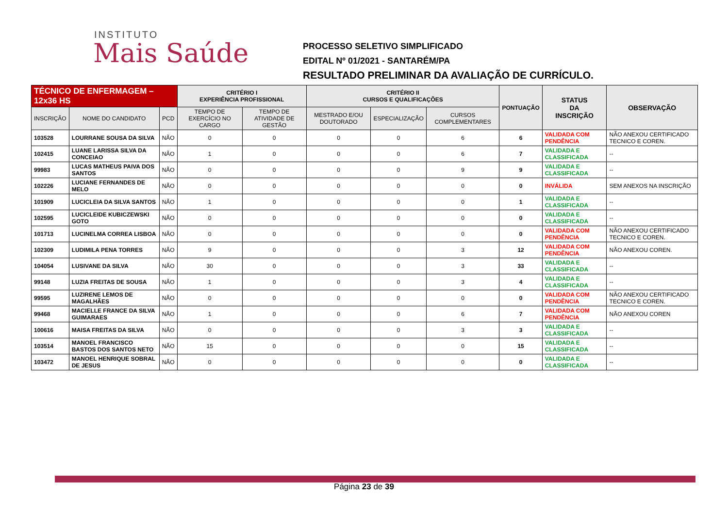INSTITUTO
Mais Saúde
PROCESSO SELETIVO SIMPLIFICADO
EDITAL Nº 01/2021 - SANTARÉM/PA
RESULTADO PRELIMINAR DA AVALIAÇÃO DE CURRÍCULO.
| TÉCNICO DE ENFERMAGEM – 12x36 HS | | | CRITÉRIO I EXPERIÊNCIA PROFISSIONAL | | CRITÉRIO II CURSOS E QUALIFICAÇÕES | | | PONTUAÇÃO | STATUS DA INSCRIÇÃO | OBSERVAÇÃO |
| --- | --- | --- | --- | --- | --- | --- | --- | --- | --- | --- |
| INSCRIÇÃO | NOME DO CANDIDATO | PCD | TEMPO DE EXERCÍCIO NO CARGO | TEMPO DE ATIVIDADE DE GESTÃO | MESTRADO E/OU DOUTORADO | ESPECIALIZAÇÃO | CURSOS COMPLEMENTARES | | | |
| 103528 | LOURRANE SOUSA DA SILVA | NÃO | 0 | 0 | 0 | 0 | 6 | 6 | VALIDADA COM PENDÊNCIA | NÃO ANEXOU CERTIFICADO TECNICO E COREN. |
| 102415 | LUANE LARISSA SILVA DA CONCEIAO | NÃO | 1 | 0 | 0 | 0 | 6 | 7 | VALIDADA E CLASSIFICADA | -- |
| 99983 | LUCAS MATHEUS PAIVA DOS SANTOS | NÃO | 0 | 0 | 0 | 0 | 9 | 9 | VALIDADA E CLASSIFICADA | -- |
| 102226 | LUCIANE FERNANDES DE MELO | NÃO | 0 | 0 | 0 | 0 | 0 | 0 | INVÁLIDA | SEM ANEXOS NA INSCRIÇÃO |
| 101909 | LUCICLEIA DA SILVA SANTOS | NÃO | 1 | 0 | 0 | 0 | 0 | 1 | VALIDADA E CLASSIFICADA | -- |
| 102595 | LUCICLEIDE KUBICZEWSKI GOTO | NÃO | 0 | 0 | 0 | 0 | 0 | 0 | VALIDADA E CLASSIFICADA | -- |
| 101713 | LUCINELMA CORREA LISBOA | NÃO | 0 | 0 | 0 | 0 | 0 | 0 | VALIDADA COM PENDÊNCIA | NÃO ANEXOU CERTIFICADO TECNICO E COREN. |
| 102309 | LUDIMILA PENA TORRES | NÃO | 9 | 0 | 0 | 0 | 3 | 12 | VALIDADA COM PENDÊNCIA | NÃO ANEXOU COREN. |
| 104054 | LUSIVANE DA SILVA | NÃO | 30 | 0 | 0 | 0 | 3 | 33 | VALIDADA E CLASSIFICADA | -- |
| 99148 | LUZIA FREITAS DE SOUSA | NÃO | 1 | 0 | 0 | 0 | 3 | 4 | VALIDADA E CLASSIFICADA | -- |
| 99595 | LUZIRENE LEMOS DE MAGALHÃES | NÃO | 0 | 0 | 0 | 0 | 0 | 0 | VALIDADA COM PENDÊNCIA | NÃO ANEXOU CERTIFICADO TECNICO E COREN. |
| 99468 | MACIELLE FRANCE DA SILVA GUIMARAES | NÃO | 1 | 0 | 0 | 0 | 6 | 7 | VALIDADA COM PENDÊNCIA | NÃO ANEXOU COREN |
| 100616 | MAISA FREITAS DA SILVA | NÃO | 0 | 0 | 0 | 0 | 3 | 3 | VALIDADA E CLASSIFICADA | -- |
| 103514 | MANOEL FRANCISCO BASTOS DOS SANTOS NETO | NÃO | 15 | 0 | 0 | 0 | 0 | 15 | VALIDADA E CLASSIFICADA | -- |
| 103472 | MANOEL HENRIQUE SOBRAL DE JESUS | NÃO | 0 | 0 | 0 | 0 | 0 | 0 | VALIDADA E CLASSIFICADA | -- |
Página 23 de 39